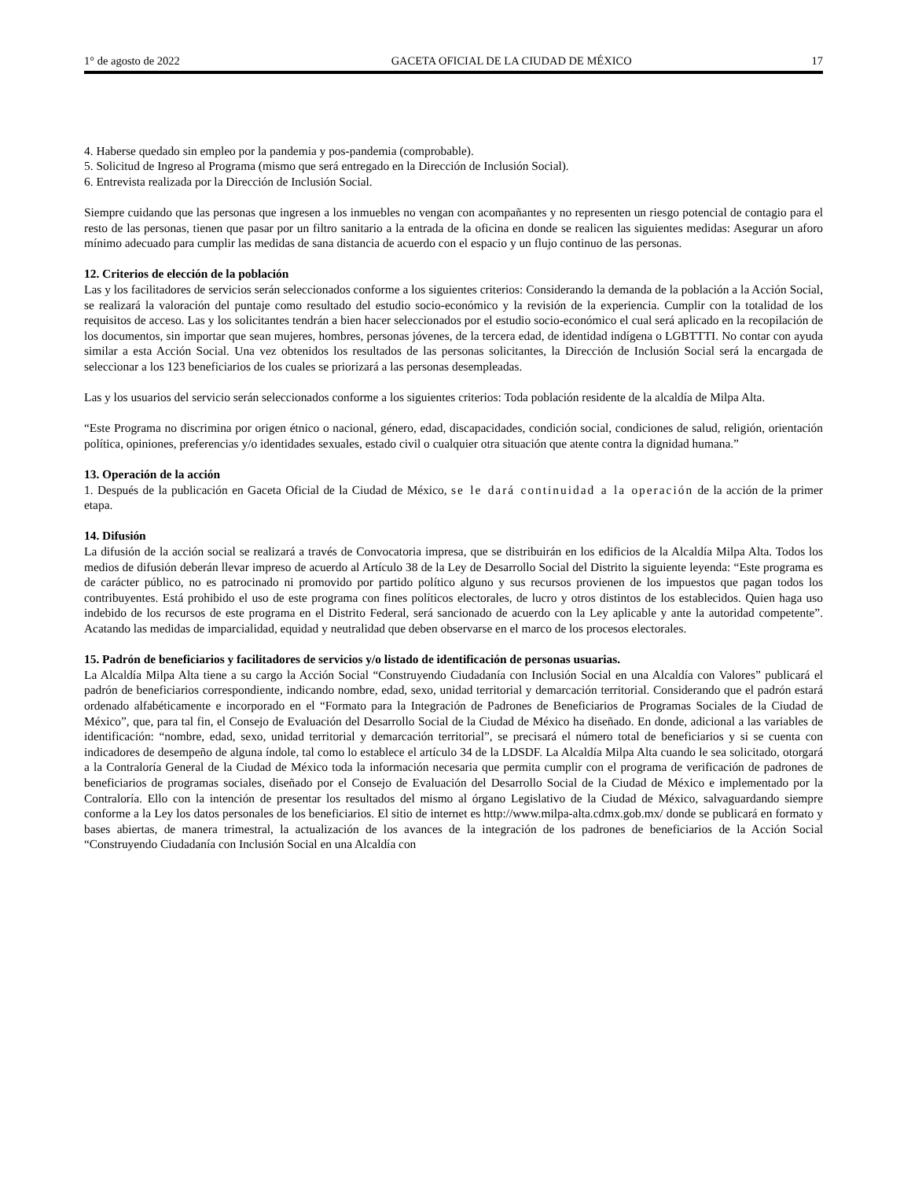1° de agosto de 2022 GACETA OFICIAL DE LA CIUDAD DE MÉXICO 17
4. Haberse quedado sin empleo por la pandemia y pos-pandemia (comprobable).
5. Solicitud de Ingreso al Programa (mismo que será entregado en la Dirección de Inclusión Social).
6. Entrevista realizada por la Dirección de Inclusión Social.
Siempre cuidando que las personas que ingresen a los inmuebles no vengan con acompañantes y no representen un riesgo potencial de contagio para el resto de las personas, tienen que pasar por un filtro sanitario a la entrada de la oficina en donde se realicen las siguientes medidas: Asegurar un aforo mínimo adecuado para cumplir las medidas de sana distancia de acuerdo con el espacio y un flujo continuo de las personas.
12. Criterios de elección de la población
Las y los facilitadores de servicios serán seleccionados conforme a los siguientes criterios: Considerando la demanda de la población a la Acción Social, se realizará la valoración del puntaje como resultado del estudio socio-económico y la revisión de la experiencia. Cumplir con la totalidad de los requisitos de acceso. Las y los solicitantes tendrán a bien hacer seleccionados por el estudio socio-económico el cual será aplicado en la recopilación de los documentos, sin importar que sean mujeres, hombres, personas jóvenes, de la tercera edad, de identidad indígena o LGBTTTI. No contar con ayuda similar a esta Acción Social. Una vez obtenidos los resultados de las personas solicitantes, la Dirección de Inclusión Social será la encargada de seleccionar a los 123 beneficiarios de los cuales se priorizará a las personas desempleadas.
Las y los usuarios del servicio serán seleccionados conforme a los siguientes criterios: Toda población residente de la alcaldía de Milpa Alta.
“Este Programa no discrimina por origen étnico o nacional, género, edad, discapacidades, condición social, condiciones de salud, religión, orientación política, opiniones, preferencias y/o identidades sexuales, estado civil o cualquier otra situación que atente contra la dignidad humana.”
13. Operación de la acción
1. Después de la publicación en Gaceta Oficial de la Ciudad de México, se le dará continuidad a la operación de la acción de la primer etapa.
14. Difusión
La difusión de la acción social se realizará a través de Convocatoria impresa, que se distribuirán en los edificios de la Alcaldía Milpa Alta. Todos los medios de difusión deberán llevar impreso de acuerdo al Artículo 38 de la Ley de Desarrollo Social del Distrito la siguiente leyenda: “Este programa es de carácter público, no es patrocinado ni promovido por partido político alguno y sus recursos provienen de los impuestos que pagan todos los contribuyentes. Está prohibido el uso de este programa con fines políticos electorales, de lucro y otros distintos de los establecidos. Quien haga uso indebido de los recursos de este programa en el Distrito Federal, será sancionado de acuerdo con la Ley aplicable y ante la autoridad competente”. Acatando las medidas de imparcialidad, equidad y neutralidad que deben observarse en el marco de los procesos electorales.
15. Padrón de beneficiarios y facilitadores de servicios y/o listado de identificación de personas usuarias.
La Alcaldía Milpa Alta tiene a su cargo la Acción Social “Construyendo Ciudadanía con Inclusión Social en una Alcaldía con Valores” publicará el padrón de beneficiarios correspondiente, indicando nombre, edad, sexo, unidad territorial y demarcación territorial. Considerando que el padrón estará ordenado alfabéticamente e incorporado en el “Formato para la Integración de Padrones de Beneficiarios de Programas Sociales de la Ciudad de México”, que, para tal fin, el Consejo de Evaluación del Desarrollo Social de la Ciudad de México ha diseñado. En donde, adicional a las variables de identificación: “nombre, edad, sexo, unidad territorial y demarcación territorial”, se precisará el número total de beneficiarios y si se cuenta con indicadores de desempeño de alguna índole, tal como lo establece el artículo 34 de la LDSDF. La Alcaldía Milpa Alta cuando le sea solicitado, otorgará a la Contraloría General de la Ciudad de México toda la información necesaria que permita cumplir con el programa de verificación de padrones de beneficiarios de programas sociales, diseñado por el Consejo de Evaluación del Desarrollo Social de la Ciudad de México e implementado por la Contraloría. Ello con la intención de presentar los resultados del mismo al órgano Legislativo de la Ciudad de México, salvaguardando siempre conforme a la Ley los datos personales de los beneficiarios. El sitio de internet es http://www.milpa-alta.cdmx.gob.mx/ donde se publicará en formato y bases abiertas, de manera trimestral, la actualización de los avances de la integración de los padrones de beneficiarios de la Acción Social “Construyendo Ciudadanía con Inclusión Social en una Alcaldía con